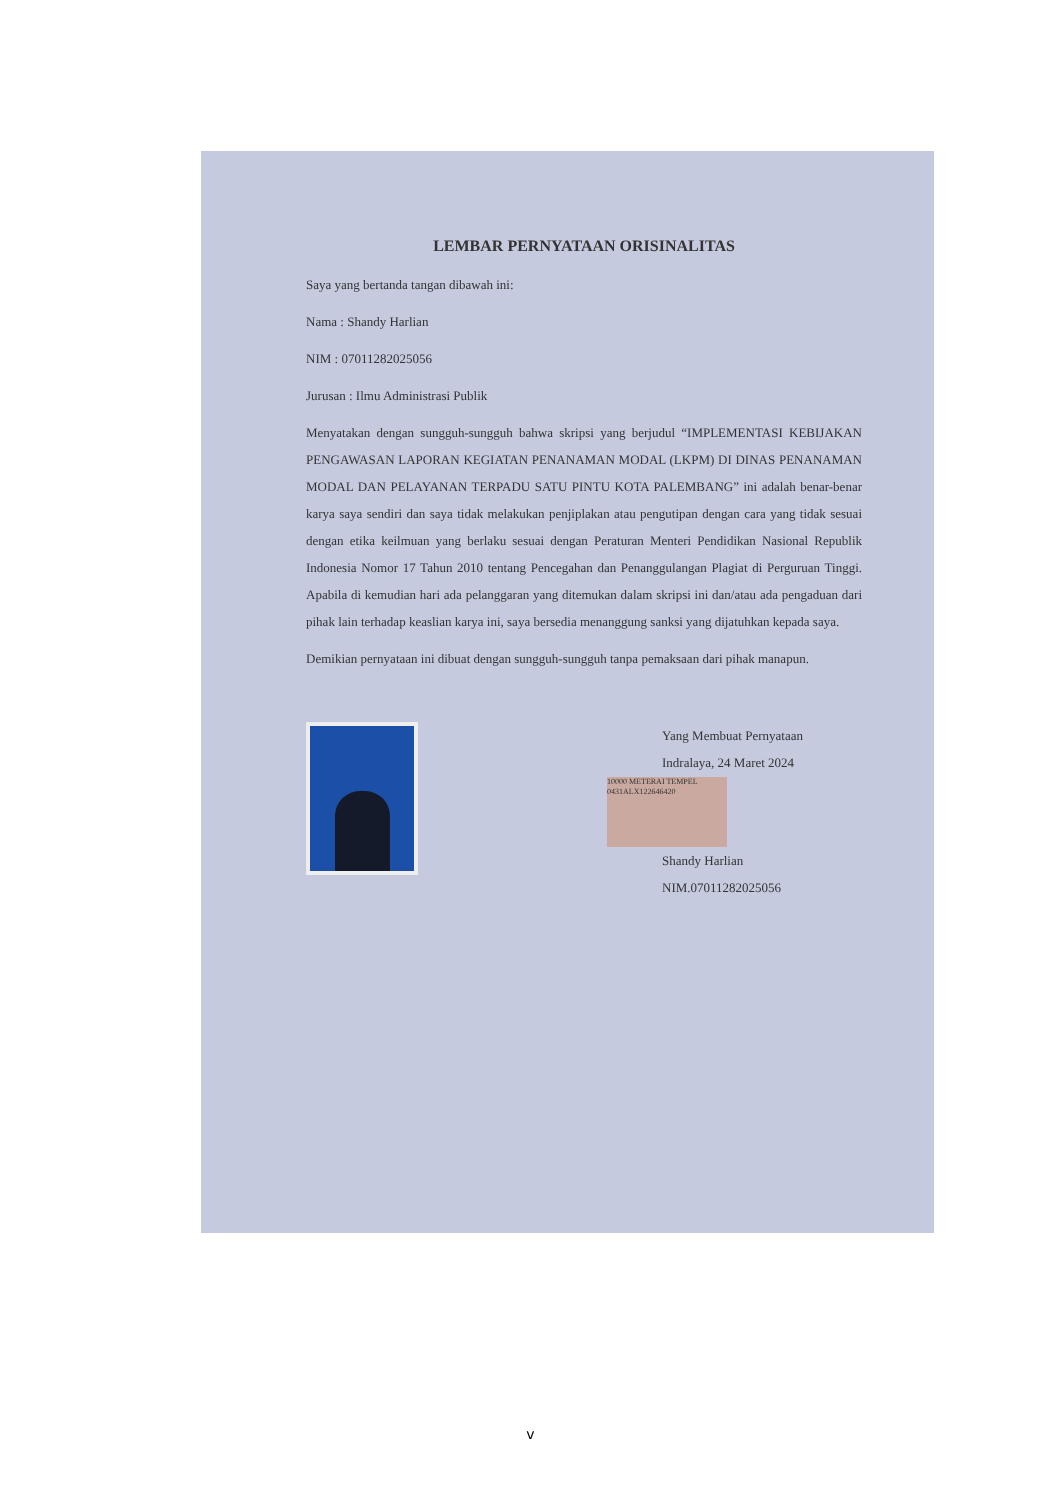LEMBAR PERNYATAAN ORISINALITAS
Saya yang bertanda tangan dibawah ini:
Nama : Shandy Harlian
NIM : 07011282025056
Jurusan : Ilmu Administrasi Publik
Menyatakan dengan sungguh-sungguh bahwa skripsi yang berjudul “IMPLEMENTASI KEBIJAKAN PENGAWASAN LAPORAN KEGIATAN PENANAMAN MODAL (LKPM) DI DINAS PENANAMAN MODAL DAN PELAYANAN TERPADU SATU PINTU KOTA PALEMBANG” ini adalah benar-benar karya saya sendiri dan saya tidak melakukan penjiplakan atau pengutipan dengan cara yang tidak sesuai dengan etika keilmuan yang berlaku sesuai dengan Peraturan Menteri Pendidikan Nasional Republik Indonesia Nomor 17 Tahun 2010 tentang Pencegahan dan Penanggulangan Plagiat di Perguruan Tinggi. Apabila di kemudian hari ada pelanggaran yang ditemukan dalam skripsi ini dan/atau ada pengaduan dari pihak lain terhadap keaslian karya ini, saya bersedia menanggung sanksi yang dijatuhkan kepada saya.
Demikian pernyataan ini dibuat dengan sungguh-sungguh tanpa pemaksaan dari pihak manapun.
Yang Membuat Pernyataan
Indralaya, 24 Maret 2024
10000 METERAI TEMPEL 0431ALX122646420
Shandy Harlian
NIM.07011282025056
v